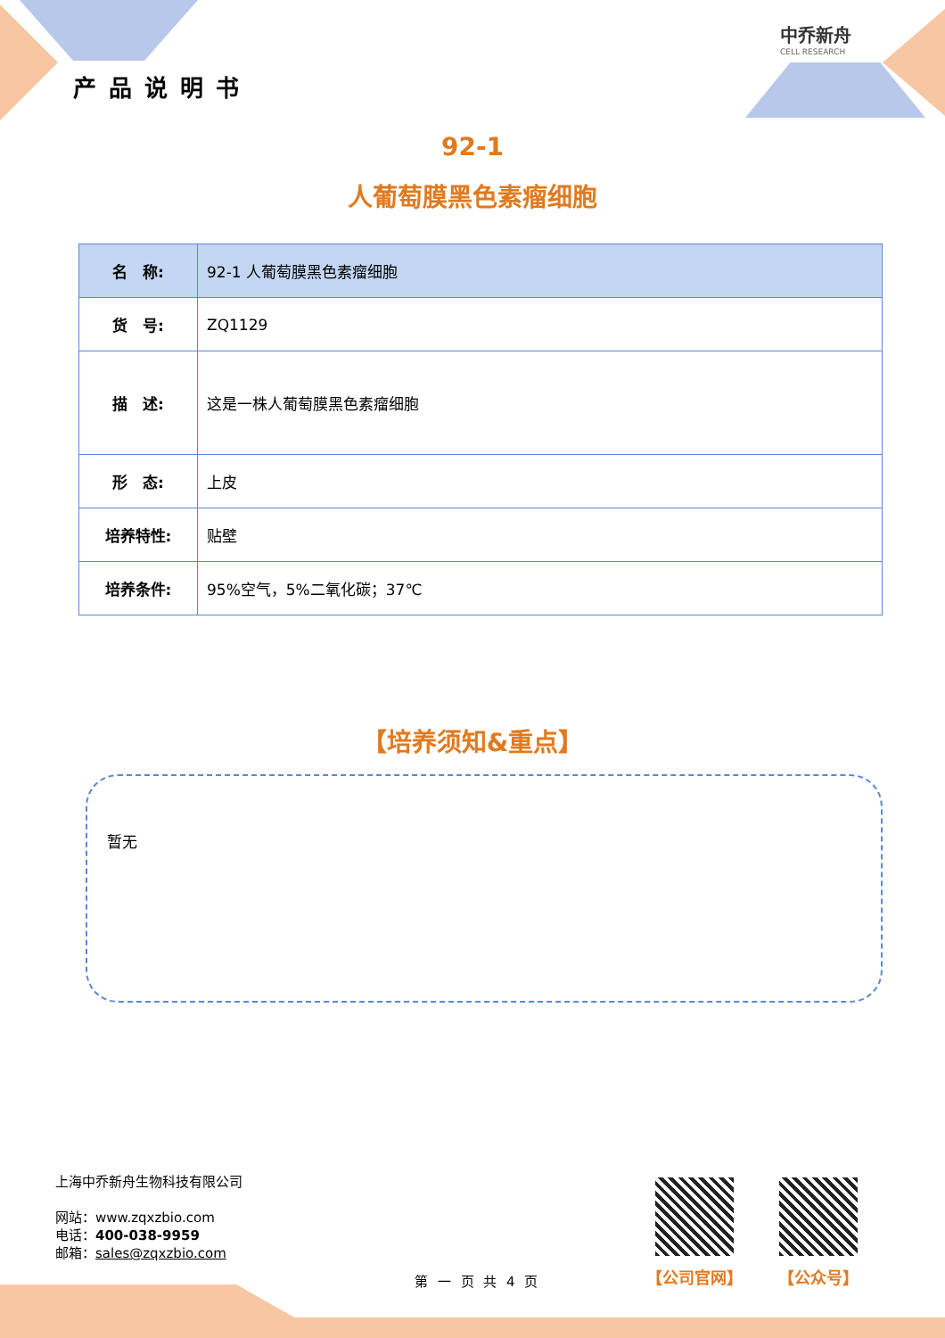中乔新舟
CELL RESEARCH
产品说明书
92-1
人葡萄膜黑色素瘤细胞
| 名 称: | 92-1 人葡萄膜黑色素瘤细胞 |
| 货 号: | ZQ1129 |
| 描 述: | 这是一株人葡萄膜黑色素瘤细胞 |
| 形 态: | 上皮 |
| 培养特性: | 贴壁 |
| 培养条件: | 95%空气，5%二氧化碳；37℃ |
【培养须知&重点】
暂无
上海中乔新舟生物科技有限公司
网站：www.zqxzbio.com
电话：400-038-9959
邮箱：sales@zqxzbio.com
第 一 页 共 4 页
【公司官网】 【公众号】